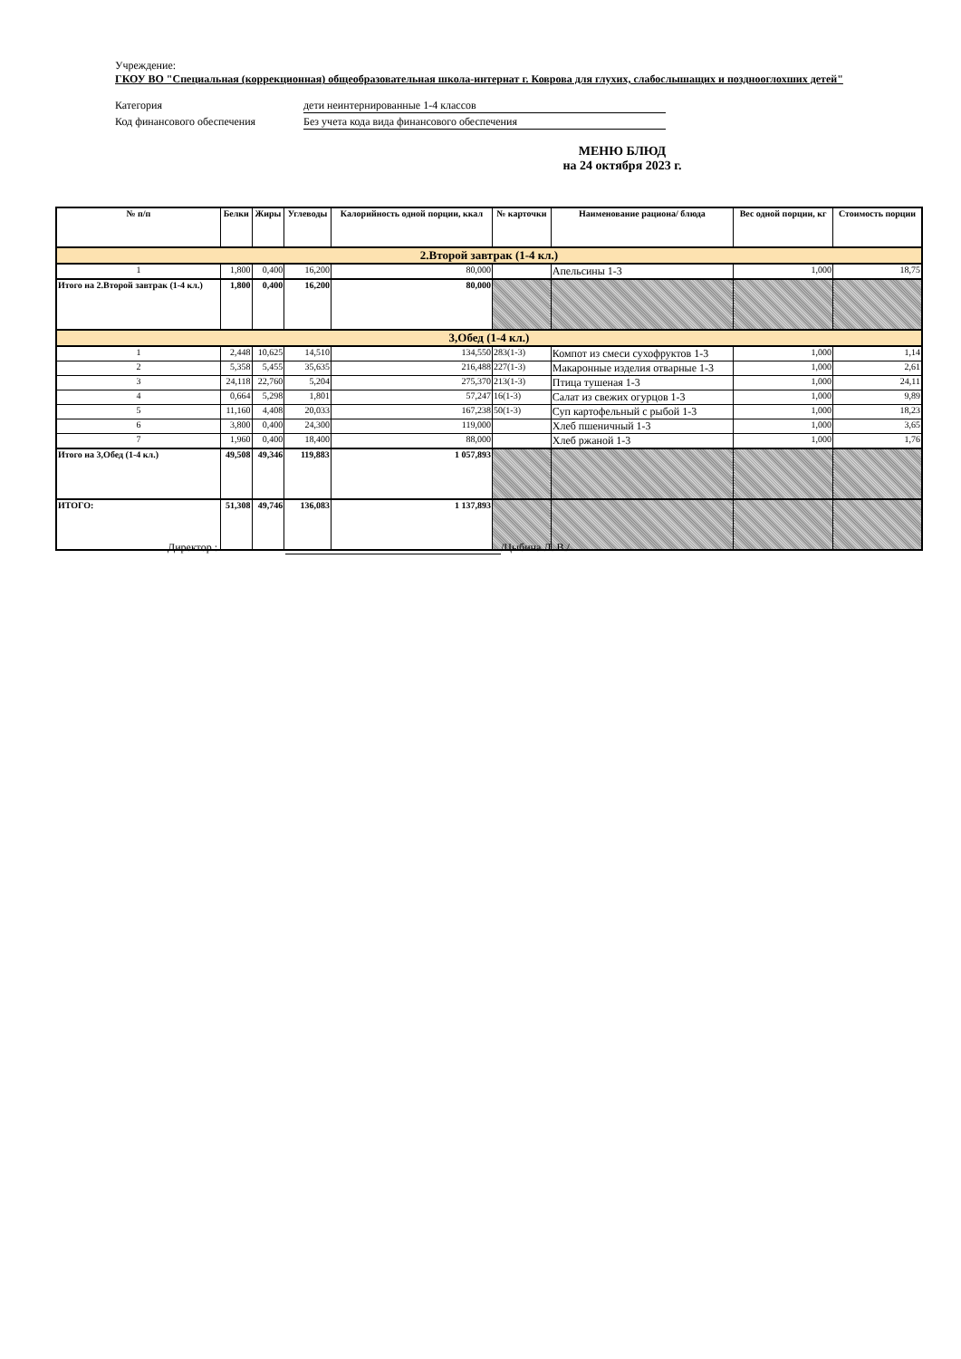Учреждение:
ГКОУ ВО "Специальная (коррекционная) общеобразовательная школа-интернат г. Коврова для глухих, слабослышащих и позднооглохших детей"
Категория дети неинтернированные 1-4 классов
Код финансового обеспечения Без учета кода вида финансового обеспечения
МЕНЮ БЛЮД
на 24 октября 2023 г.
| № п/п | Белки | Жиры | Углеводы | Калорийность одной порции, ккал | № карточки | Наименование рациона/ блюда | Вес одной порции, кг | Стоимость порции |
| --- | --- | --- | --- | --- | --- | --- | --- | --- |
| 2.Второй завтрак (1-4 кл.) | | | | | | | | |
| 1 | 1,800 | 0,400 | 16,200 | 80,000 | | Апельсины 1-3 | 1,000 | 18,75 |
| Итого на 2.Второй завтрак (1-4 кл.) | 1,800 | 0,400 | 16,200 | 80,000 | | | | |
| 3,Обед (1-4 кл.) | | | | | | | | |
| 1 | 2,448 | 10,625 | 14,510 | 134,550 | 283(1-3) | Компот из смеси сухофруктов 1-3 | 1,000 | 1,14 |
| 2 | 5,358 | 5,455 | 35,635 | 216,488 | 227(1-3) | Макаронные изделия отварные 1-3 | 1,000 | 2,61 |
| 3 | 24,118 | 22,760 | 5,204 | 275,370 | 213(1-3) | Птица тушеная 1-3 | 1,000 | 24,11 |
| 4 | 0,664 | 5,298 | 1,801 | 57,247 | 16(1-3) | Салат из свежих огурцов 1-3 | 1,000 | 9,89 |
| 5 | 11,160 | 4,408 | 20,033 | 167,238 | 50(1-3) | Суп картофельный с рыбой 1-3 | 1,000 | 18,23 |
| 6 | 3,800 | 0,400 | 24,300 | 119,000 | | Хлеб пшеничный 1-3 | 1,000 | 3,65 |
| 7 | 1,960 | 0,400 | 18,400 | 88,000 | | Хлеб ржаной 1-3 | 1,000 | 1,76 |
| Итого на 3,Обед (1-4 кл.) | 49,508 | 49,346 | 119,883 | 1 057,893 | | | | |
| ИТОГО: | 51,308 | 49,746 | 136,083 | 1 137,893 | | | | |
Директор : /Цыбина Л. В./